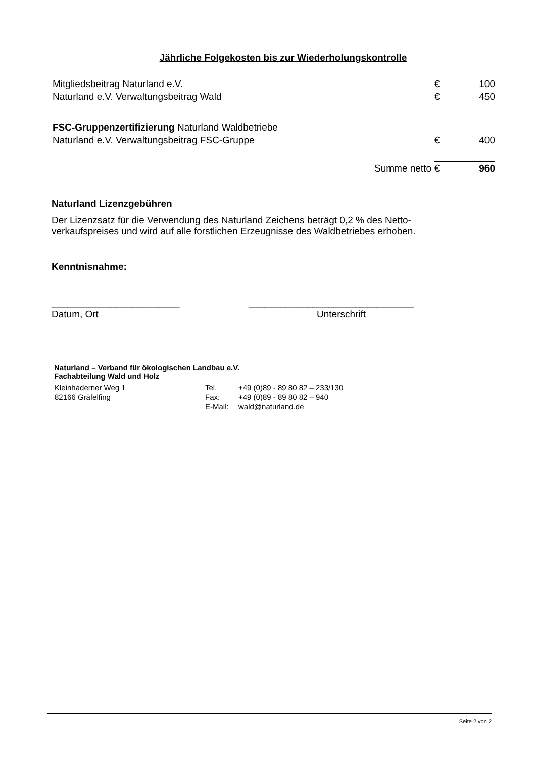Jährliche Folgekosten bis zur Wiederholungskontrolle
| Mitgliedsbeitrag Naturland e.V. | € | 100 |
| Naturland e.V. Verwaltungsbeitrag Wald | € | 450 |
| FSC-Gruppenzertifizierung Naturland Waldbetriebe | | |
| Naturland e.V. Verwaltungsbeitrag FSC-Gruppe | € | 400 |
| Summe netto | € | 960 |
Naturland Lizenzgebühren
Der Lizenzsatz für die Verwendung des Naturland Zeichens beträgt 0,2 % des Netto-verkaufspreises und wird auf alle forstlichen Erzeugnisse des Waldbetriebes erhoben.
Kenntnisnahme:
________________________
Datum, Ort
_______________________________
Unterschrift
Naturland – Verband für ökologischen Landbau e.V.
Fachabteilung Wald und Holz
| Kleinhaderner Weg 1 | Tel. | +49 (0)89 - 89 80 82 – 233/130 |
| 82166 Gräfelfing | Fax: | +49 (0)89 - 89 80 82 – 940 |
| | E-Mail: | wald@naturland.de |
Seite 2 von 2